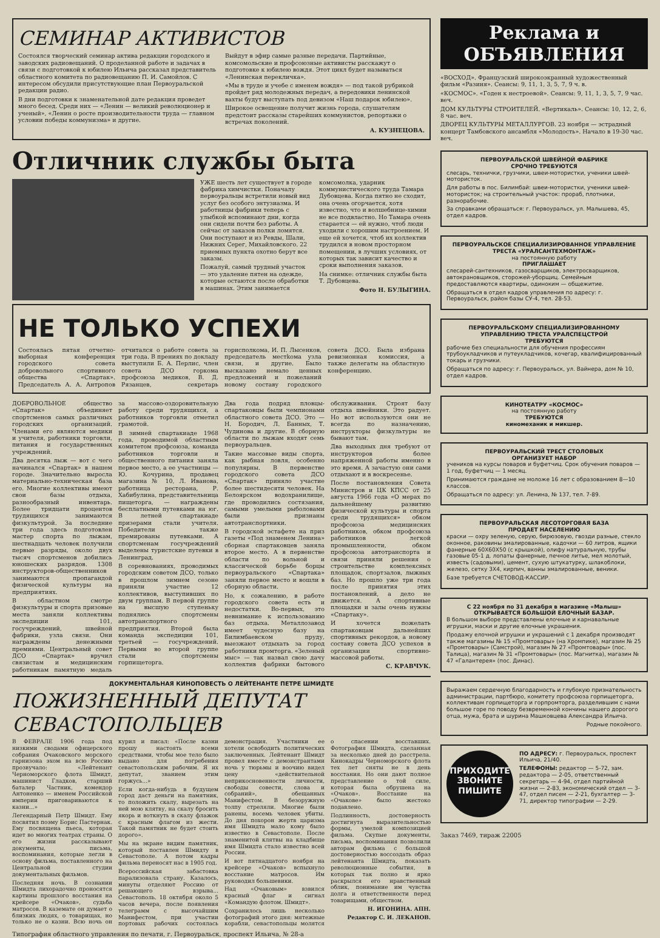СЕМИНАР АКТИВИСТОВ
Состоялся творческий семинар актива редакции городского и заводских радиовещаний. О проделанной работе и задачах в связи с подготовкой к юбилею Ильича рассказал представитель областного комитета по радиовещанию П. И. Самойлов. С интересом обсудили присутствующие план Первоуральской редакции радио.
В дни подготовки к знаменательной дате редакция проведет много бесед. Среди них — «Ленин — великий революционер и ученый», «Ленин о росте производительности труда — главном условии победы коммунизма» и другие.
Выйдут в эфир самые разные передачи. Партийные, комсомольские и профсоюзные активисты расскажут о подготовке к юбилею вождя. Этот цикл будет называться «Ленинская перекличка».
«Мы в труде и учебе с именем вождя» — под такой рубрикой пройдет ряд молодежных передач, а передовики ленинской вахты будут выступать под девизом «Наш подарок юбилею».
Широкое освещение получит жизнь города, слушателям предстоит рассказы старейших коммунистов, репортажи о встречах поколений.
А. КУЗНЕЦОВА.
Отличник службы быта
УЖЕ шесть лет существует в городе фабрика химчистки. Поначалу первоуральцы встретили новый вид услуг без особого энтузиазма. И работницы фабрики теперь с улыбкой вспоминают дни, когда они сидели почти без работы. А сейчас от заказов полки ломятся. Они поступают и из Ревды, Шали, Нижних Серег, Михайловского. 22 приемных пункта охотно берут все заказы.
Пожалуй, самый трудный участок — это удаление пятен на одежде, которые остаются после обработки в машинах. Этим занимается комсомолка, ударник коммунистического труда Тамара Дубовцева. Когда пятно не сходит, она очень огорчается, хотя известно, что и волшебнице-химии не все подвластно. Но Тамара очень старается — ей нужно, чтоб люди уходили с хорошим настроением. И еще ей хочется, чтоб их коллектив трудился в новом просторном помещении, в лучших условиях, от которых так зависит качество и сроки выполнения заказов.
На снимке: отличник службы быта Т. Дубовцева.
Фото Н. БУЛЫГИНА.
НЕ ТОЛЬКО УСПЕХИ
Состоялась пятая отчетно-выборная конференция городского совета добровольного спортивного общества «Спартак». Председатель А. А. Антропов отчитался о работе совета за три года. В прениях по докладу выступили Б. А. Перлис, член совета ДСО горкома профсоюза медиков, В. Д. Рязанцев, секретарь горисполкома, И. П. Лысенков, председатель местkoма узла связи, и другие. Было высказано немало ценных предложений и пожеланий новому составу городского совета ДСО. Была избрана ревизионная комиссия, а также делегаты на областную конференцию.
ДОБРОВОЛЬНОЕ общество «Спартак» объединяет спортсменов самых различных городских организаций. Членами его являются медики и учителя, работники торговли, питания и государственных учреждений.
Два десятка лыж — вот с чего начинался «Спартак» в нашем городе. Значительно выросла материально-техническая база его. Многие коллективы имеют свои базы отдыха, разнообразный инвентарь. Более тридцати процентов трудящихся занимаются физкультурой. За последние три года здесь подготовлен мастер спорта по лыжам, шестнадцать человек получили первые разряды, около двух тысяч спортсменов добились юношеских разрядов. 1308 инструкторов-общественников занимаются пропагандой физической культуры на предприятиях.
В областном смотре физкультуры и спорта призовые места заняли коллективы экспедиции 101, госучреждений, швейной фабрики, узла связи. Они награждены денежными премиями. Центральный совет ДСО «Спартак» вручил связистам и медицинским работникам памятную медаль за массово-оздоровительную работу среди трудящихся, а работников торговли отметил грамотой.
В зимней спартакиаде 1968 года, проводимой областным комитетом профсоюза, команда работников торговли и общественного питания заняла первое место, а ее участницы — Ю. Кочурина, продавец магазина № 10, Л. Иванова, работница ресторана, Р. Хабибулина, представительница пищеторга, — награждены бесплатными путевками на юг. В летней спартакиаде призерами стали учителя. Победители также премированы путевками. А спортсменам госучреждений выделены туристские путевки в Ленинград.
В соревнованиях, проводимых городским советом ДСО, только в прошлом зимнем сезоне приняли участие 12 коллективов, выступивших по двум группам. В первой группе на высшую ступеньку поднялись спортсмены автотранспортного предприятия. Второй была команда экспедиции 101, третьей — госучреждений. Первыми во второй группе стали спортсмены горпищеторга.
Два года подряд пловцы-спартаковцы были чемпионами областного совета ДСО. Это — Н. Бородич, Л. Банных, Т. Чудинова и другие. В сборную области по лыжам входят семь первоуральцев.
Такие массовые виды спорта, как рыбная ловля, особенно популярны. В первенстве городского совета ДСО «Спартак» приняло участие более шестидесяти человек. На Белоярском водохранилище, где проводились состязания, самыми умелыми рыболовами были признаны автотранспортники.
В городской эстафете на приз газеты «Под знаменем Ленина» сборная спартаковцев заняла второе место. А в первенстве области по вольной и классической борьбе борцы первоуральского «Спартака» заняли первое место и вошли в сборную области.
Но, к сожалению, в работе городского совета есть и недостатки. Во-первых, это невнимание к использованию баз отдыха. Металлозавод имеет чудесную базу на Билимбаевском пруду, выезжают отдыхать за город работники промторга. «Зеленый мыс» — так назвал свою дачу коллектив фабрики бытового обслуживания. Строят базу отдыха швейники. Это радует. Но вот используются они не всегда по назначению, инструкторы физкультуры не бывают там.
Два выходных дня требуют от инструкторов более напряженной работы именно в это время. А зачастую они сами отдыхают и в воскресенье.
После постановления Совета Министров и ЦК КПСС от 25 августа 1966 года «О мерах по дальнейшему развитию физической культуры и спорта среди трудящихся» обком профсоюза медицинских работников, обком профсоюза работников легкой промышленности, обком профсоюза автотранспорта и связи приняли решения о строительстве комплексных площадок, спортзалов, лыжных баз. Но прошло уже три года после принятия этих постановлений, а дело не движется. А спортивные площадки и залы очень нужны «Спартаку».
И хочется пожелать спартаковцам дальнейших спортивных рекордов, а новому составу совета ДСО успехов в организации спортивно-массовой работы.
С. КРАВЧУК.
ДОКУМЕНТАЛЬНАЯ КИНОПОВЕСТЬ О ЛЕЙТЕНАНТЕ ПЕТРЕ ШМИДТЕ
ПОЖИЗНЕННЫЙ ДЕПУТАТ СЕВАСТОПОЛЬЦЕВ
В ФЕВРАЛЕ 1906 года под низкими сводами офицерского собрания Очаковского морского гарнизона эхом на всю Россию прозвучало: «Лейтенант Черноморского флота Шмидт, машинист Гладков, старший баталер Частник, комендор Антоненко — именем Российской империи приговариваются к казни...»
Легендарный Петр Шмидт. Ему посвятил поэму Борис Пастернак. Ему посвящена пьеса, которая идет во многих театрах страны. О его жизни рассказывают документы, письма, воспоминания, которые легли в основу фильма, поставленного на Центральной студии документальных фильмов.
Последняя ночь. В сознании Шмидта лихорадочно проносятся картины прошлого восстания на крейсере «Очаков», судьба матросов. В каземате он думает о близких людях, о товарищах, но только не о казни. Всю ночь он курил и писал: «После казни прошу настоять всеми средствами, чтобы мое тело было выдано для погребения севастопольским рабочим. Я их депутат, званием этим горжусь...»
Если когда-нибудь в будущем город даст деньги на памятник, то положить скалу, вырезать на ней мою клятву, на скалу бросить якорь и воткнуть в скалу флажок с красным флагом из жести. Такой памятник не будет стоить дорого».
Мы на экране видим памятник, который поставлен Шмидту в Севастополе. А потом кадры фильма переносят нас в 1905 год.
Всероссийская забастовка парализовала страну. Казалось, минуты отделяют Россию от решающего взрыва... Севастополь. 18 октября около 5 часов вечера, после появления телеграмм с высочайшим Манифестом, при участии портовых рабочих состоялась демонстрация. Участники ее хотели освободить политических заключенных. Лейтенант Шмидт провел вместе с демонстрантами ночь у тюрьмы и воочию видел цену «действительной неприкосновенности личности, свободы совести, слова и собраний», обещанных Манифестом. В безоружную толпу стреляли. Многие были ранены, восемь человек убиты. До дня похорон жертв царизма имя Шмидта мало кому было известно в Севастополе. После знаменитой клятвы на кладбище имя Шмидта стало известно всей России.
И вот пятнадцатого ноября на крейсере «Очаков» вспыхнуло восстание матросов. Им руководил большевики.
Над «Очаковым» взвился красный флаг и сигнал «Командую флотом. Шмидт».
Сохранилось лишь несколько фотографий этого дня: мятежные корабли, севастопольцы молятся о спасении восставших. Фотография Шмидта, сделанная за несколько дней до расстрела. Кинокадры Черноморского флота тех лет сняты не в день восстания. Но они дают полное представление о той силе, которая была обрушена на «Очаков». Восстание на «Очакове» было жестоко подавлено.
Подлинность, достоверность достигнута выразительностью формы, умелой композицией фильма. Скупые документы, письма, воспоминания позволили авторам фильма с большой достоверностью воссоздать образ лейтенанта Шмидта, показать революционные события, в которых так полно и ярко раскрылся его нравственный облик, понимание им чувства долга и ответственности перед товарищами, обществом.
Н. ИГОНИНА. АПН.
Редактор С. И. ЛЕКАНОВ.
Типография областного управления по печати, г. Первоуральск, проспект Ильича, № 28-а
Реклама и ОБЪЯВЛЕНИЯ
«ВОСХОД». Французский широкоэкранный художественный фильм «Разиня». Сеансы: 9, 11, 1, 3, 5, 7, 9 ч. в.
«КОСМОС». «Годен к нестроевой». Сеансы: 9, 11, 1, 3, 5, 7, 9 час. веч.
ДОМ КУЛЬТУРЫ СТРОИТЕЛЕЙ. «Вертикаль». Сеансы: 10, 12, 2, 6, 8 час. веч.
ДВОРЕЦ КУЛЬТУРЫ МЕТАЛЛУРГОВ. 23 ноября — эстрадный концерт Тамбовского ансамбля «Молодость». Начало в 19-30 час. веч.
ПЕРВОУРАЛЬСКОЙ ШВЕЙНОЙ ФАБРИКЕ
СРОЧНО ТРЕБУЮТСЯ
слесарь, технички, грузчики, швеи-мотористки, ученики швей-мотористок.
Для работы в пос. Билимбай: швеи-мотористки, ученики швей-мотористок; на строительный участок: прораб, плотники, разнорабочие.
За справками обращаться: г. Первоуральск, ул. Малышева, 45, отдел кадров.
ПЕРВОУРАЛЬСКОЕ СПЕЦИАЛИЗИРОВАННОЕ УПРАВЛЕНИЕ ТРЕСТА «УРАЛСАНТЕХМОНТАЖ»
на постоянную работу
ПРИГЛАШАЕТ
слесарей-сантехников, газосварщиков, электросварщиков, автокрановщиков, сторожей-уборщиц. Семейным предоставляются квартиры, одиноким — общежитие.
Обращаться в отдел кадров управления по адресу: г. Первоуральск, район базы СУ-4, тел. 28-53.
ПЕРВОУРАЛЬСКОМУ СПЕЦИАЛИЗИРОВАННОМУ УПРАВЛЕНИЮ ТРЕСТА УРАЛСПЕЦСТРОЙ
ТРЕБУЮТСЯ
рабочие без специальности для обучения профессиям трубоукладчиков и путеукладчиков, кочегар, квалифицированный токарь и грузчики.
Обращаться по адресу: г. Первоуральск, ул. Вайнера, дом № 10, отдел кадров.
КИНОТЕАТРУ «КОСМОС»
на постоянную работу
ТРЕБУЮТСЯ
киномеханик и микшер.
ПЕРВОУРАЛЬСКИЙ ТРЕСТ СТОЛОВЫХ
ОРГАНИЗУЕТ НАБОР
учеников на курсы поваров и буфетчиц. Срок обучения поваров — 1 год, буфетчиц — 1 месяц.
Принимаются граждане не моложе 16 лет с образованием 8—10 классов.
Обращаться по адресу: ул. Ленина, № 137, тел. 7-89.
ПЕРВОУРАЛЬСКАЯ ЛЕСОТОРГОВАЯ БАЗА
ПРОДАЕТ НАСЕЛЕНИЮ
краски — охру зеленую, серую, бирюзовую, гвозди разные, стекло оконное, раковины эмалированные, кадочки — 60 литров, ящики фанерные 60X60X50 (с крышкой), олифу натуральную, трубы газовые 05-1 д. лопаты фанерные, печное литье, мел молотый, известь (садовыми), цемент, сухую штукатурку, шлакоблоки, железо, сетку 3X4, кирпич, ванны эмалированные, веники.
Базе требуется СЧЕТОВОД-КАССИР.
С 22 ноября по 31 декабря в магазине «Малыш» ОТКРЫВАЕТСЯ БОЛЬШОЙ ЕЛОЧНЫЙ БАЗАР.
В большом выборе представлены елочные и карнавальные игрушки, маски и другие елочные украшения.
Продажу елочной игрушки и украшений с 1 декабря производят также магазины № 15 «Промтовары» (на Хромпике), магазин № 25 «Промтовары» (Самстрой), магазин № 27 «Промтовары» (пос. Талица), магазин № 31 «Промтовары» (пос. Магнитка), магазин № 47 «Галантерея» (пос. Динас).
Выражаем сердечную благодарность и глубокую признательность администрации, партбюро, комитету профсоюза горпищеторга, коллективам горпищеторга и горпромторга, разделившим с нами большое горе по поводу безвременной кончины нашего дорогого отца, мужа, брата и шурина Машковцева Александра Ильича.
Родные покойного.
ПРИХОДИТЕ ЗВОНИТЕ ПИШИТЕ
ПО АДРЕСУ: г. Первоуральск, проспект Ильича, 21/40.
ТЕЛЕФОНЫ: редактор — 5-72, зам. редактора — 2-05, ответственный секретарь — 4-94, отдел партийной жизни — 2-83, экономический отдел — 3-47, отдел писем — 2-21, бухгалтер — 3-71, директор типографии — 2-29.
Заказ 7469, тираж 22005